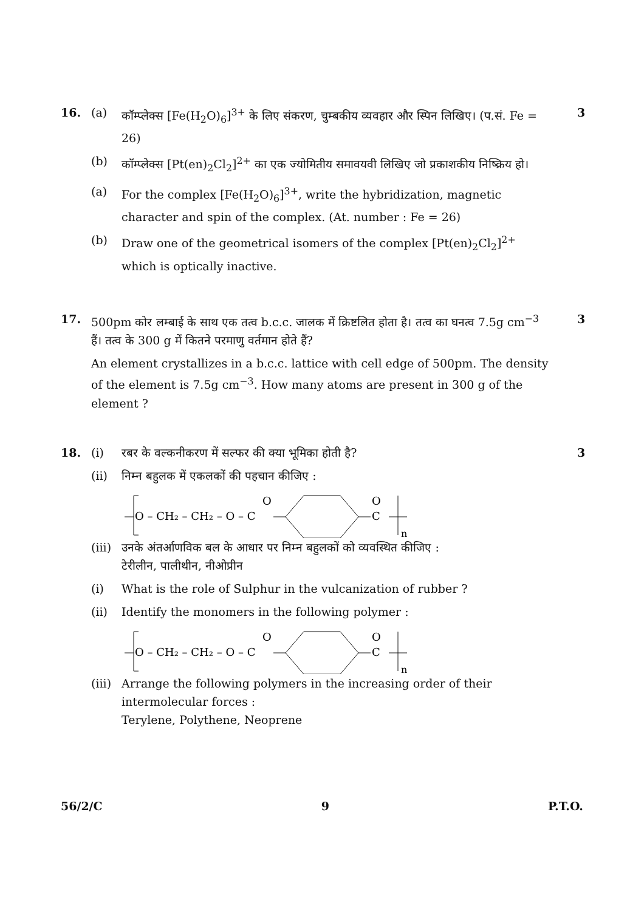16. (a) कॉम्प्लेक्स [Fe(H<sub>2</sub>O)<sub>6</sub>]<sup>3+</sup> के लिए संकरण, चुम्बकीय व्यवहार और स्पिन लिखिए। (प.सं. Fe = 26) 3
(b) कॉम्प्लेक्स [Pt(en)<sub>2</sub>Cl<sub>2</sub>]<sup>2+</sup> का एक ज्योमितीय समावयवी लिखिए जो प्रकाशकीय निष्क्रिय हो।
(a) For the complex [Fe(H<sub>2</sub>O)<sub>6</sub>]<sup>3+</sup>, write the hybridization, magnetic character and spin of the complex. (At. number : Fe = 26)
(b) Draw one of the geometrical isomers of the complex [Pt(en)<sub>2</sub>Cl<sub>2</sub>]<sup>2+</sup> which is optically inactive.
17. 500pm कोर लम्बाई के साथ एक तत्व b.c.c. जालक में क्रिष्टलित होता है। तत्व का घनत्व 7.5g cm<sup>−3</sup> हैं। तत्व के 300 g में कितने परमाणु वर्तमान होते हैं? 3
An element crystallizes in a b.c.c. lattice with cell edge of 500pm. The density of the element is 7.5g cm<sup>−3</sup>. How many atoms are present in 300 g of the element ?
18. (i) रबर के वल्कनीकरण में सल्फर की क्या भूमिका होती है? 3
(ii) निम्न बहुलक में एकलकों की पहचान कीजिए :
O – CH₂ – CH₂ – O – C
O
C
O
n
(iii) उनके अंतर्आणविक बल के आधार पर निम्न बहुलकों को व्यवस्थित कीजिए :
टेरीलीन, पालीथीन, नीओप्रीन
(i) What is the role of Sulphur in the vulcanization of rubber ?
(ii) Identify the monomers in the following polymer :
O – CH₂ – CH₂ – O – C
O
C
O
n
(iii) Arrange the following polymers in the increasing order of their intermolecular forces :
Terylene, Polythene, Neoprene
56/2/C 9 P.T.O.